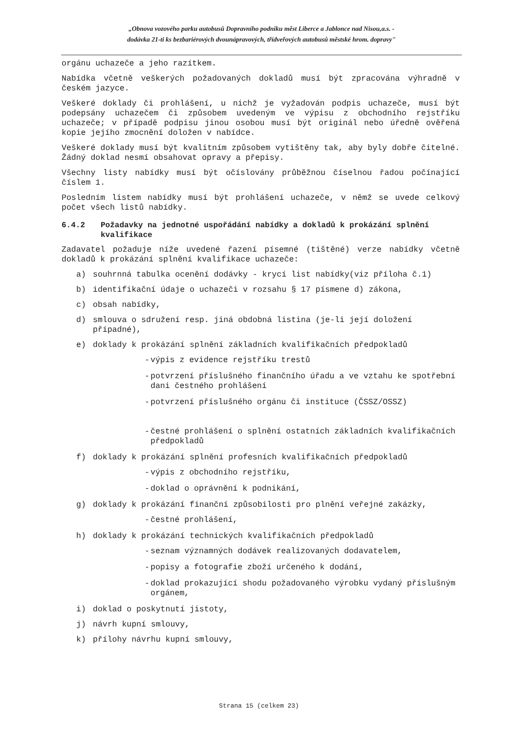„Obnova vozového parku autobusů Dopravního podniku měst Liberce a Jablonce nad Nisou,a.s. -
dodávka 21-ti ks bezbariérových dvounápravových, třídveřových autobusů městské hrom. dopravy"
orgánu uchazeče a jeho razítkem.
Nabídka včetně veškerých požadovaných dokladů musí být zpracována výhradně v českém jazyce.
Veškeré doklady či prohlášení, u nichž je vyžadován podpis uchazeče, musí být podepsány uchazečem či způsobem uvedeným ve výpisu z obchodního rejstříku uchazeče; v případě podpisu jinou osobou musí být originál nebo úředně ověřená kopie jejího zmocnění doložen v nabídce.
Veškeré doklady musí být kvalitním způsobem vytištěny tak, aby byly dobře čitelné. Žádný doklad nesmí obsahovat opravy a přepisy.
Všechny listy nabídky musí být očíslovány průběžnou číselnou řadou počínající číslem 1.
Posledním listem nabídky musí být prohlášení uchazeče, v němž se uvede celkový počet všech listů nabídky.
6.4.2 Požadavky na jednotné uspořádání nabídky a dokladů k prokázání splnění kvalifikace
Zadavatel požaduje níže uvedené řazení písemné (tištěné) verze nabídky včetně dokladů k prokázání splnění kvalifikace uchazeče:
a) souhrnná tabulka ocenění dodávky - krycí list nabídky(viz příloha č.1)
b) identifikační údaje o uchazeči v rozsahu § 17 písmene d) zákona,
c) obsah nabídky,
d) smlouva o sdružení resp. jiná obdobná listina (je-li její doložení případné),
e) doklady k prokázání splnění základních kvalifikačních předpokladů
- výpis z evidence rejstříku trestů
- potvrzení příslušného finančního úřadu a ve vztahu ke spotřební dani čestného prohlášení
- potvrzení příslušného orgánu či instituce (ČSSZ/OSSZ)
- čestné prohlášení o splnění ostatních základních kvalifikačních předpokladů
f) doklady k prokázání splnění profesních kvalifikačních předpokladů
- výpis z obchodního rejstříku,
- doklad o oprávnění k podnikání,
g) doklady k prokázání finanční způsobilosti pro plnění veřejné zakázky,
- čestné prohlášení,
h) doklady k prokázání technických kvalifikačních předpokladů
- seznam významných dodávek realizovaných dodavatelem,
- popisy a fotografie zboží určeného k dodání,
- doklad prokazující shodu požadovaného výrobku vydaný příslušným orgánem,
i) doklad o poskytnutí jistoty,
j) návrh kupní smlouvy,
k) přílohy návrhu kupní smlouvy,
Strana 15 (celkem 23)